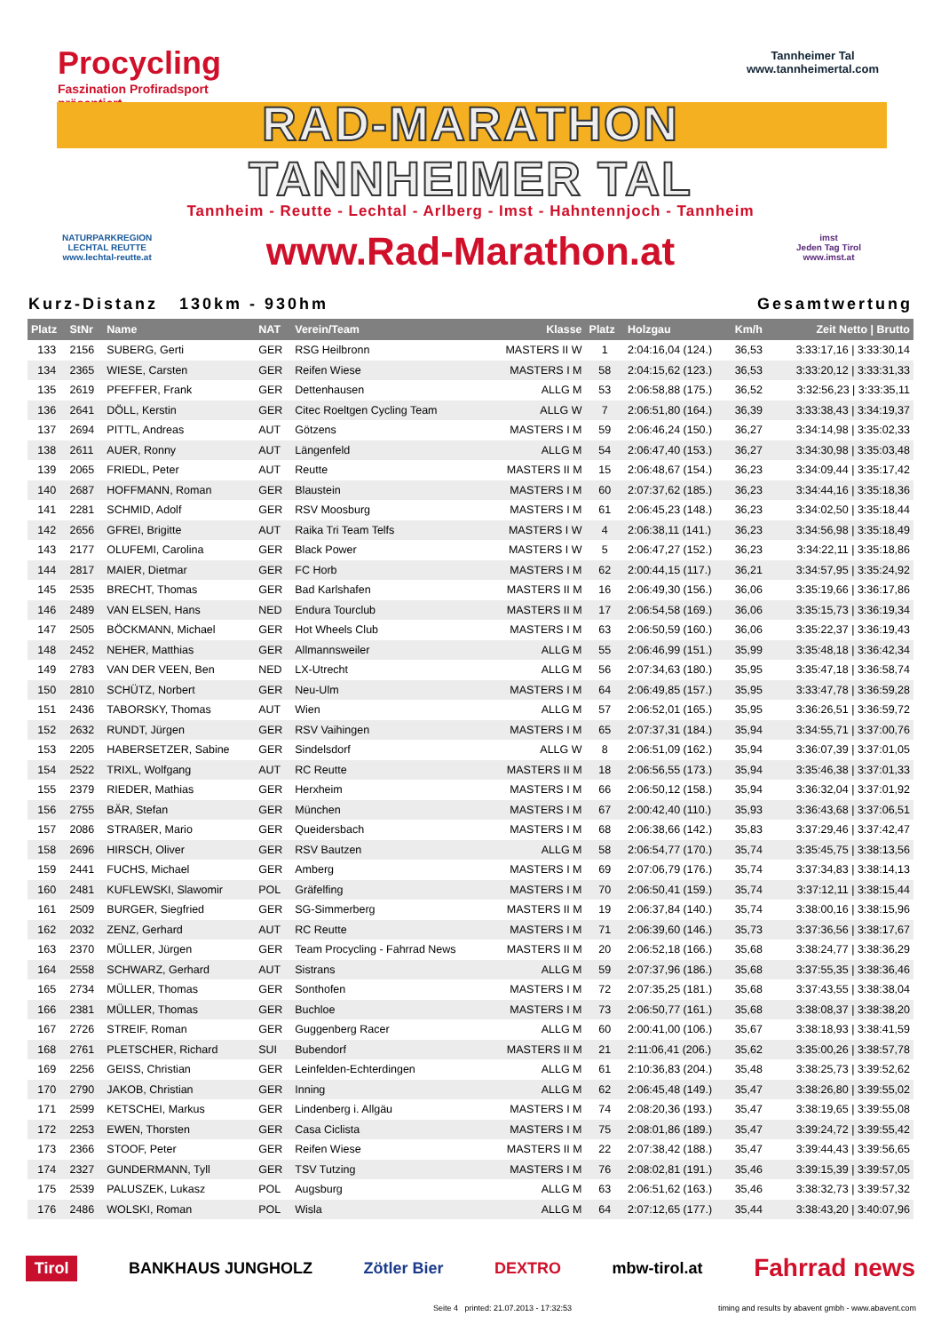Procycling
Faszination Profiradsport
präsentiert
Tannheimer Tal
www.tannheimertal.com
RAD-MARATHON
TANNHEIMER TAL
Tannheim - Reutte - Lechtal - Arlberg - Imst - Hahntennjoch - Tannheim
NATURPARKREGION
LECHTAL REUTTE
www.lechtal-reutte.at
www.Rad-Marathon.at
imst
Jeden Tag Tirol
www.imst.at
Kurz-Distanz 130km - 930hm Gesamtwertung
| Platz | StNr | Name | NAT | Verein/Team | Klasse | Platz | Holzgau | Km/h | Zeit Netto / Brutto |
| --- | --- | --- | --- | --- | --- | --- | --- | --- | --- |
| 133 | 2156 | SUBERG, Gerti | GER | RSG Heilbronn | MASTERS II W | 1 | 2:04:16,04 (124.) | 36,53 | 3:33:17,16 / 3:33:30,14 |
| 134 | 2365 | WIESE, Carsten | GER | Reifen Wiese | MASTERS I M | 58 | 2:04:15,62 (123.) | 36,53 | 3:33:20,12 / 3:33:31,33 |
| 135 | 2619 | PFEFFER, Frank | GER | Dettenhausen | ALLG M | 53 | 2:06:58,88 (175.) | 36,52 | 3:32:56,23 / 3:33:35,11 |
| 136 | 2641 | DÖLL, Kerstin | GER | Citec Roeltgen Cycling Team | ALLG W | 7 | 2:06:51,80 (164.) | 36,39 | 3:33:38,43 / 3:34:19,37 |
| 137 | 2694 | PITTL, Andreas | AUT | Götzens | MASTERS I M | 59 | 2:06:46,24 (150.) | 36,27 | 3:34:14,98 / 3:35:02,33 |
| 138 | 2611 | AUER, Ronny | AUT | Längenfeld | ALLG M | 54 | 2:06:47,40 (153.) | 36,27 | 3:34:30,98 / 3:35:03,48 |
| 139 | 2065 | FRIEDL, Peter | AUT | Reutte | MASTERS II M | 15 | 2:06:48,67 (154.) | 36,23 | 3:34:09,44 / 3:35:17,42 |
| 140 | 2687 | HOFFMANN, Roman | GER | Blaustein | MASTERS I M | 60 | 2:07:37,62 (185.) | 36,23 | 3:34:44,16 / 3:35:18,36 |
| 141 | 2281 | SCHMID, Adolf | GER | RSV Moosburg | MASTERS I M | 61 | 2:06:45,23 (148.) | 36,23 | 3:34:02,50 / 3:35:18,44 |
| 142 | 2656 | GFREI, Brigitte | AUT | Raika Tri Team Telfs | MASTERS I W | 4 | 2:06:38,11 (141.) | 36,23 | 3:34:56,98 / 3:35:18,49 |
| 143 | 2177 | OLUFEMI, Carolina | GER | Black Power | MASTERS I W | 5 | 2:06:47,27 (152.) | 36,23 | 3:34:22,11 / 3:35:18,86 |
| 144 | 2817 | MAIER, Dietmar | GER | FC Horb | MASTERS I M | 62 | 2:00:44,15 (117.) | 36,21 | 3:34:57,95 / 3:35:24,92 |
| 145 | 2535 | BRECHT, Thomas | GER | Bad Karlshafen | MASTERS II M | 16 | 2:06:49,30 (156.) | 36,06 | 3:35:19,66 / 3:36:17,86 |
| 146 | 2489 | VAN ELSEN, Hans | NED | Endura Tourclub | MASTERS II M | 17 | 2:06:54,58 (169.) | 36,06 | 3:35:15,73 / 3:36:19,34 |
| 147 | 2505 | BÖCKMANN, Michael | GER | Hot Wheels Club | MASTERS I M | 63 | 2:06:50,59 (160.) | 36,06 | 3:35:22,37 / 3:36:19,43 |
| 148 | 2452 | NEHER, Matthias | GER | Allmannsweiler | ALLG M | 55 | 2:06:46,99 (151.) | 35,99 | 3:35:48,18 / 3:36:42,34 |
| 149 | 2783 | VAN DER VEEN, Ben | NED | LX-Utrecht | ALLG M | 56 | 2:07:34,63 (180.) | 35,95 | 3:35:47,18 / 3:36:58,74 |
| 150 | 2810 | SCHÜTZ, Norbert | GER | Neu-Ulm | MASTERS I M | 64 | 2:06:49,85 (157.) | 35,95 | 3:33:47,78 / 3:36:59,28 |
| 151 | 2436 | TABORSKY, Thomas | AUT | Wien | ALLG M | 57 | 2:06:52,01 (165.) | 35,95 | 3:36:26,51 / 3:36:59,72 |
| 152 | 2632 | RUNDT, Jürgen | GER | RSV Vaihingen | MASTERS I M | 65 | 2:07:37,31 (184.) | 35,94 | 3:34:55,71 / 3:37:00,76 |
| 153 | 2205 | HABERSETZER, Sabine | GER | Sindelsdorf | ALLG W | 8 | 2:06:51,09 (162.) | 35,94 | 3:36:07,39 / 3:37:01,05 |
| 154 | 2522 | TRIXL, Wolfgang | AUT | RC Reutte | MASTERS II M | 18 | 2:06:56,55 (173.) | 35,94 | 3:35:46,38 / 3:37:01,33 |
| 155 | 2379 | RIEDER, Mathias | GER | Herxheim | MASTERS I M | 66 | 2:06:50,12 (158.) | 35,94 | 3:36:32,04 / 3:37:01,92 |
| 156 | 2755 | BÄR, Stefan | GER | München | MASTERS I M | 67 | 2:00:42,40 (110.) | 35,93 | 3:36:43,68 / 3:37:06,51 |
| 157 | 2086 | STRAßER, Mario | GER | Queidersbach | MASTERS I M | 68 | 2:06:38,66 (142.) | 35,83 | 3:37:29,46 / 3:37:42,47 |
| 158 | 2696 | HIRSCH, Oliver | GER | RSV Bautzen | ALLG M | 58 | 2:06:54,77 (170.) | 35,74 | 3:35:45,75 / 3:38:13,56 |
| 159 | 2441 | FUCHS, Michael | GER | Amberg | MASTERS I M | 69 | 2:07:06,79 (176.) | 35,74 | 3:37:34,83 / 3:38:14,13 |
| 160 | 2481 | KUFLEWSKI, Slawomir | POL | Gräfelfing | MASTERS I M | 70 | 2:06:50,41 (159.) | 35,74 | 3:37:12,11 / 3:38:15,44 |
| 161 | 2509 | BURGER, Siegfried | GER | SG-Simmerberg | MASTERS II M | 19 | 2:06:37,84 (140.) | 35,74 | 3:38:00,16 / 3:38:15,96 |
| 162 | 2032 | ZENZ, Gerhard | AUT | RC Reutte | MASTERS I M | 71 | 2:06:39,60 (146.) | 35,73 | 3:37:36,56 / 3:38:17,67 |
| 163 | 2370 | MÜLLER, Jürgen | GER | Team Procycling - Fahrrad News | MASTERS II M | 20 | 2:06:52,18 (166.) | 35,68 | 3:38:24,77 / 3:38:36,29 |
| 164 | 2558 | SCHWARZ, Gerhard | AUT | Sistrans | ALLG M | 59 | 2:07:37,96 (186.) | 35,68 | 3:37:55,35 / 3:38:36,46 |
| 165 | 2734 | MÜLLER, Thomas | GER | Sonthofen | MASTERS I M | 72 | 2:07:35,25 (181.) | 35,68 | 3:37:43,55 / 3:38:38,04 |
| 166 | 2381 | MÜLLER, Thomas | GER | Buchloe | MASTERS I M | 73 | 2:06:50,77 (161.) | 35,68 | 3:38:08,37 / 3:38:38,20 |
| 167 | 2726 | STREIF, Roman | GER | Guggenberg Racer | ALLG M | 60 | 2:00:41,00 (106.) | 35,67 | 3:38:18,93 / 3:38:41,59 |
| 168 | 2761 | PLETSCHER, Richard | SUI | Bubendorf | MASTERS II M | 21 | 2:11:06,41 (206.) | 35,62 | 3:35:00,26 / 3:38:57,78 |
| 169 | 2256 | GEISS, Christian | GER | Leinfelden-Echterdingen | ALLG M | 61 | 2:10:36,83 (204.) | 35,48 | 3:38:25,73 / 3:39:52,62 |
| 170 | 2790 | JAKOB, Christian | GER | Inning | ALLG M | 62 | 2:06:45,48 (149.) | 35,47 | 3:38:26,80 / 3:39:55,02 |
| 171 | 2599 | KETSCHEI, Markus | GER | Lindenberg i. Allgäu | MASTERS I M | 74 | 2:08:20,36 (193.) | 35,47 | 3:38:19,65 / 3:39:55,08 |
| 172 | 2253 | EWEN, Thorsten | GER | Casa Ciclista | MASTERS I M | 75 | 2:08:01,86 (189.) | 35,47 | 3:39:24,72 / 3:39:55,42 |
| 173 | 2366 | STOOF, Peter | GER | Reifen Wiese | MASTERS II M | 22 | 2:07:38,42 (188.) | 35,47 | 3:39:44,43 / 3:39:56,65 |
| 174 | 2327 | GUNDERMANN, Tyll | GER | TSV Tutzing | MASTERS I M | 76 | 2:08:02,81 (191.) | 35,46 | 3:39:15,39 / 3:39:57,05 |
| 175 | 2539 | PALUSZEK, Lukasz | POL | Augsburg | ALLG M | 63 | 2:06:51,62 (163.) | 35,46 | 3:38:32,73 / 3:39:57,32 |
| 176 | 2486 | WOLSKI, Roman | POL | Wisla | ALLG M | 64 | 2:07:12,65 (177.) | 35,44 | 3:38:43,20 / 3:40:07,96 |
Tirol BANKHAUS JUNGHOLZ Zötler Bier DEXTRO mbw-tirol.at Fahrrad news
Seite 4 printed: 21.07.2013 - 17:32:53 timing and results by abavent gmbh - www.abavent.com